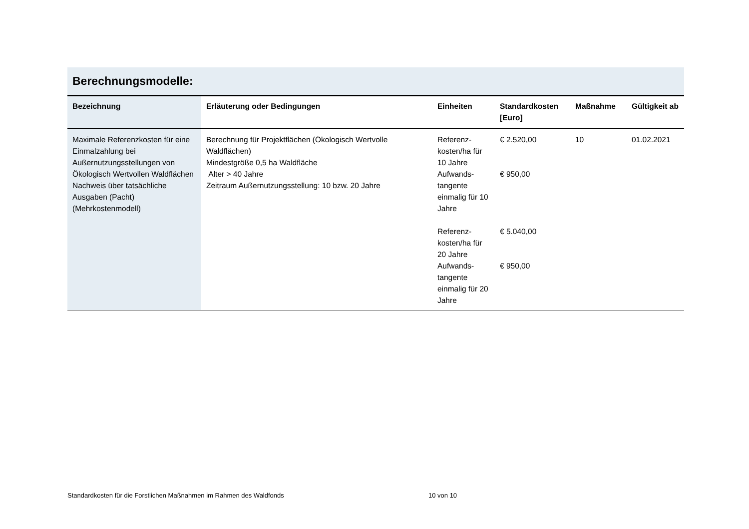Berechnungsmodelle:
| Bezeichnung | Erläuterung oder Bedingungen | Einheiten | Standardkosten [Euro] | Maßnahme | Gültigkeit ab |
| --- | --- | --- | --- | --- | --- |
| Maximale Referenzkosten für eine Einmalzahlung bei Außernutzungsstellungen von Ökologisch Wertvollen Waldflächen Nachweis über tatsächliche Ausgaben (Pacht) (Mehrkostenmodell) | Berechnung für Projektflächen (Ökologisch Wertvolle Waldflächen) Mindestgröße 0,5 ha Waldfläche Alter > 40 Jahre Zeitraum Außernutzungsstellung: 10 bzw. 20 Jahre | Referenz-kosten/ha für 10 Jahre Aufwands-tangente einmalig für 10 Jahre Referenz-kosten/ha für 20 Jahre Aufwands-tangente einmalig für 20 Jahre | € 2.520,00 € 950,00 € 5.040,00 € 950,00 | 10 | 01.02.2021 |
Standardkosten für die Forstlichen Maßnahmen im Rahmen des Waldfonds 10 von 10